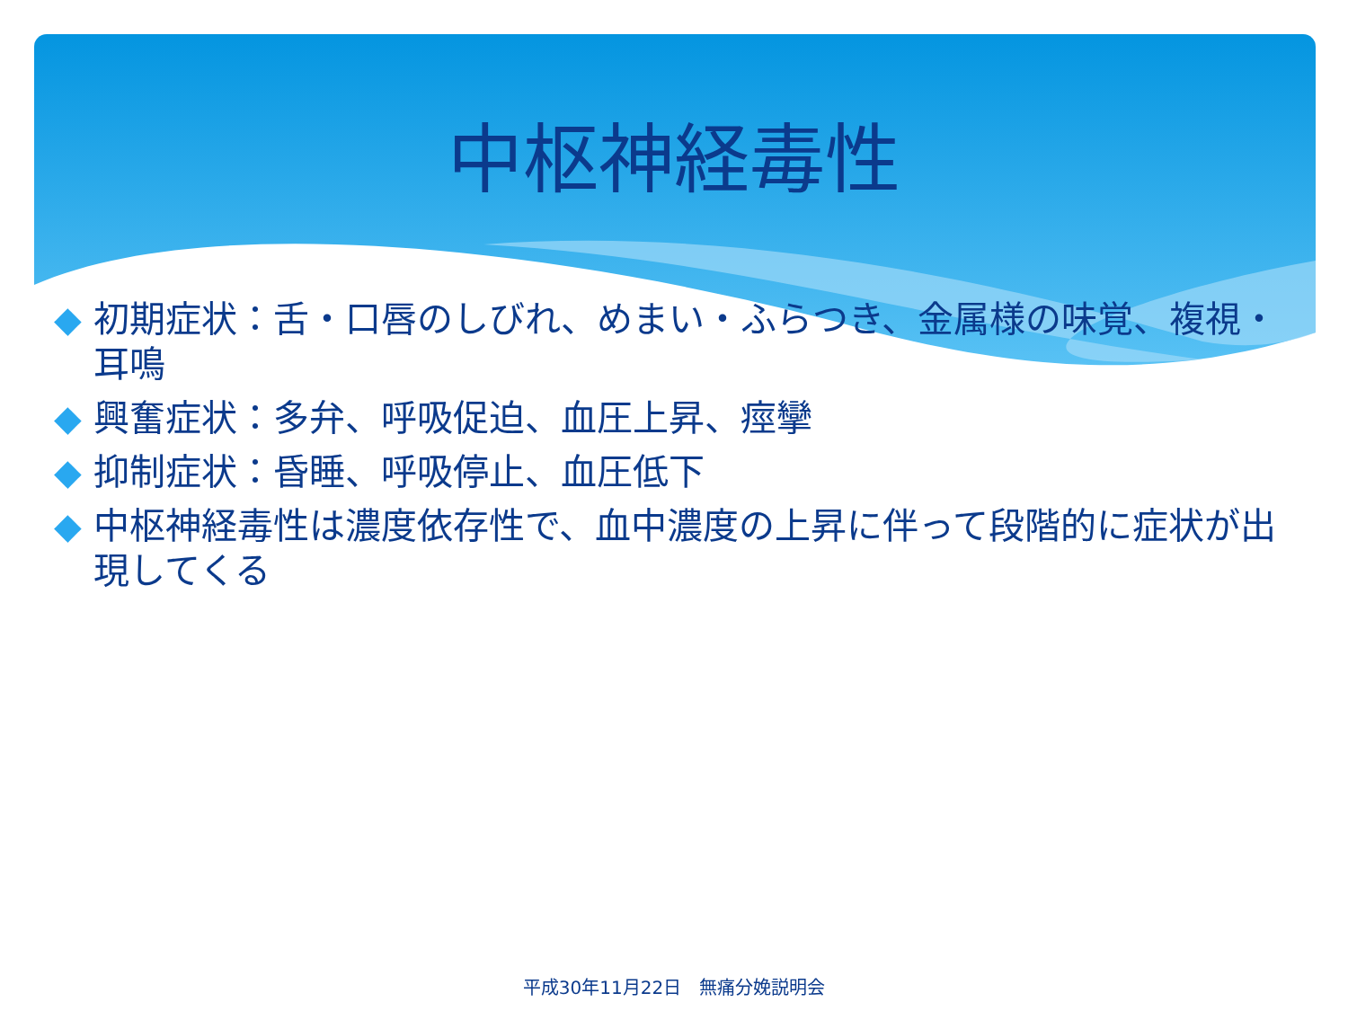中枢神経毒性
◆ 初期症状：舌・口唇のしびれ、めまい・ふらつき、金属様の味覚、複視・耳鳴
◆ 興奮症状：多弁、呼吸促迫、血圧上昇、痙攣
◆ 抑制症状：昏睡、呼吸停止、血圧低下
◆ 中枢神経毒性は濃度依存性で、血中濃度の上昇に伴って段階的に症状が出現してくる
平成30年11月22日　無痛分娩説明会